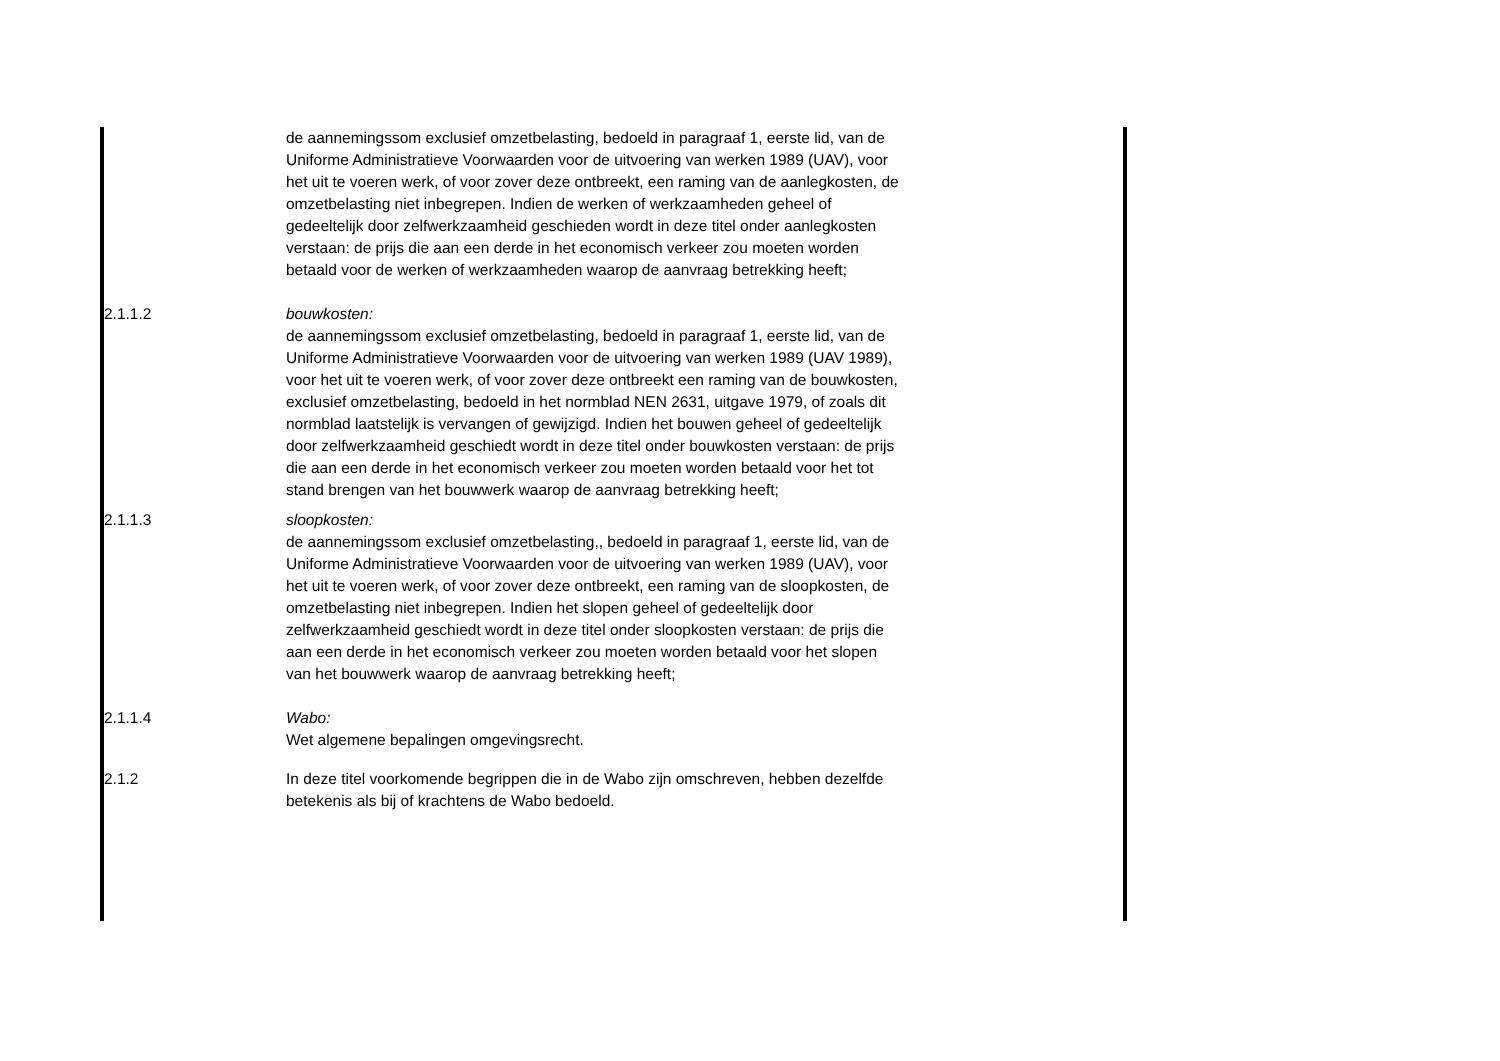de aannemingssom exclusief omzetbelasting, bedoeld in paragraaf 1, eerste lid, van de Uniforme Administratieve Voorwaarden voor de uitvoering van werken 1989 (UAV), voor het uit te voeren werk, of voor zover deze ontbreekt, een raming van de aanlegkosten, de omzetbelasting niet inbegrepen. Indien de werken of werkzaamheden geheel of gedeeltelijk door zelfwerkzaamheid geschieden wordt in deze titel onder aanlegkosten verstaan: de prijs die aan een derde in het economisch verkeer zou moeten worden betaald voor de werken of werkzaamheden waarop de aanvraag betrekking heeft;
2.1.1.2 bouwkosten:
de aannemingssom exclusief omzetbelasting, bedoeld in paragraaf 1, eerste lid, van de Uniforme Administratieve Voorwaarden voor de uitvoering van werken 1989 (UAV 1989), voor het uit te voeren werk, of voor zover deze ontbreekt een raming van de bouwkosten, exclusief omzetbelasting, bedoeld in het normblad NEN 2631, uitgave 1979, of zoals dit normblad laatstelijk is vervangen of gewijzigd. Indien het bouwen geheel of gedeeltelijk door zelfwerkzaamheid geschiedt wordt in deze titel onder bouwkosten verstaan: de prijs die aan een derde in het economisch verkeer zou moeten worden betaald voor het tot stand brengen van het bouwwerk waarop de aanvraag betrekking heeft;
2.1.1.3 sloopkosten:
de aannemingssom exclusief omzetbelasting,, bedoeld in paragraaf 1, eerste lid, van de Uniforme Administratieve Voorwaarden voor de uitvoering van werken 1989 (UAV), voor het uit te voeren werk, of voor zover deze ontbreekt, een raming van de sloopkosten, de omzetbelasting niet inbegrepen. Indien het slopen geheel of gedeeltelijk door zelfwerkzaamheid geschiedt wordt in deze titel onder sloopkosten verstaan: de prijs die aan een derde in het economisch verkeer zou moeten worden betaald voor het slopen van het bouwwerk waarop de aanvraag betrekking heeft;
2.1.1.4 Wabo:
Wet algemene bepalingen omgevingsrecht.
2.1.2 In deze titel voorkomende begrippen die in de Wabo zijn omschreven, hebben dezelfde betekenis als bij of krachtens de Wabo bedoeld.